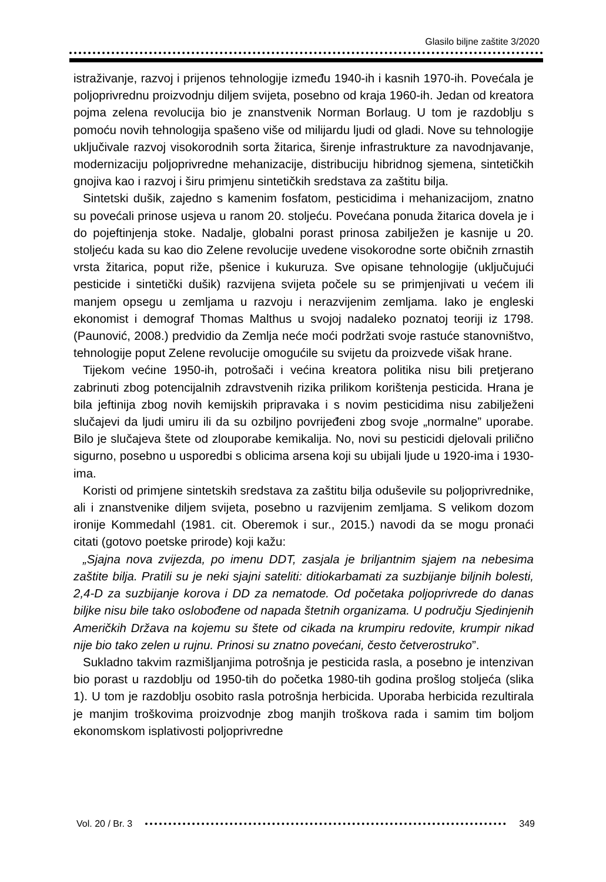Glasilo biljne zaštite 3/2020
istraživanje, razvoj i prijenos tehnologije između 1940-ih i kasnih 1970-ih. Povećala je poljoprivrednu proizvodnju diljem svijeta, posebno od kraja 1960-ih. Jedan od kreatora pojma zelena revolucija bio je znanstvenik Norman Borlaug. U tom je razdoblju s pomoću novih tehnologija spašeno više od milijardu ljudi od gladi. Nove su tehnologije uključivale razvoj visokorodnih sorta žitarica, širenje infrastrukture za navodnjavanje, modernizaciju poljoprivredne mehanizacije, distribuciju hibridnog sjemena, sintetičkih gnojiva kao i razvoj i širu primjenu sintetičkih sredstava za zaštitu bilja.
Sintetski dušik, zajedno s kamenim fosfatom, pesticidima i mehanizacijom, znatno su povećali prinose usjeva u ranom 20. stoljeću. Povećana ponuda žitarica dovela je i do pojeftinjenja stoke. Nadalje, globalni porast prinosa zabilježen je kasnije u 20. stoljeću kada su kao dio Zelene revolucije uvedene visokorodne sorte običnih zrnastih vrsta žitarica, poput riže, pšenice i kukuruza. Sve opisane tehnologije (uključujući pesticide i sintetički dušik) razvijena svijeta počele su se primjenjivati u većem ili manjem opsegu u zemljama u razvoju i nerazvijenim zemljama. Iako je engleski ekonomist i demograf Thomas Malthus u svojoj nadaleko poznatoj teoriji iz 1798. (Paunović, 2008.) predvidio da Zemlja neće moći podržati svoje rastuće stanovništvo, tehnologije poput Zelene revolucije omogućile su svijetu da proizvede višak hrane.
Tijekom većine 1950-ih, potrošači i većina kreatora politika nisu bili pretjerano zabrinuti zbog potencijalnih zdravstvenih rizika prilikom korištenja pesticida. Hrana je bila jeftinija zbog novih kemijskih pripravaka i s novim pesticidima nisu zabilježeni slučajevi da ljudi umiru ili da su ozbiljno povrijeđeni zbog svoje „normalne” uporabe. Bilo je slučajeva štete od zlouporabe kemikalija. No, novi su pesticidi djelovali prilično sigurno, posebno u usporedbi s oblicima arsena koji su ubijali ljude u 1920-ima i 1930-ima.
Koristi od primjene sintetskih sredstava za zaštitu bilja oduševile su poljoprivrednike, ali i znanstvenike diljem svijeta, posebno u razvijenim zemljama. S velikom dozom ironije Kommedahl (1981. cit. Oberemok i sur., 2015.) navodi da se mogu pronaći citati (gotovo poetske prirode) koji kažu:
„Sjajna nova zvijezda, po imenu DDT, zasjala je briljantnim sjajem na nebesima zaštite bilja. Pratili su je neki sjajni sateliti: ditiokarbamati za suzbijanje biljnih bolesti, 2,4-D za suzbijanje korova i DD za nematode. Od početaka poljoprivrede do danas biljke nisu bile tako oslobođene od napada štetnih organizama. U području Sjedinjenih Američkih Država na kojemu su štete od cikada na krumpiru redovite, krumpir nikad nije bio tako zelen u rujnu. Prinosi su znatno povećani, često četverostruko”.
Sukladno takvim razmišljanjima potrošnja je pesticida rasla, a posebno je intenzivan bio porast u razdoblju od 1950-tih do početka 1980-tih godina prošlog stoljeća (slika 1). U tom je razdoblju osobito rasla potrošnja herbicida. Uporaba herbicida rezultirala je manjim troškovima proizvodnje zbog manjih troškova rada i samim tim boljom ekonomskom isplativosti poljoprivredne
Vol. 20 / Br. 3 349